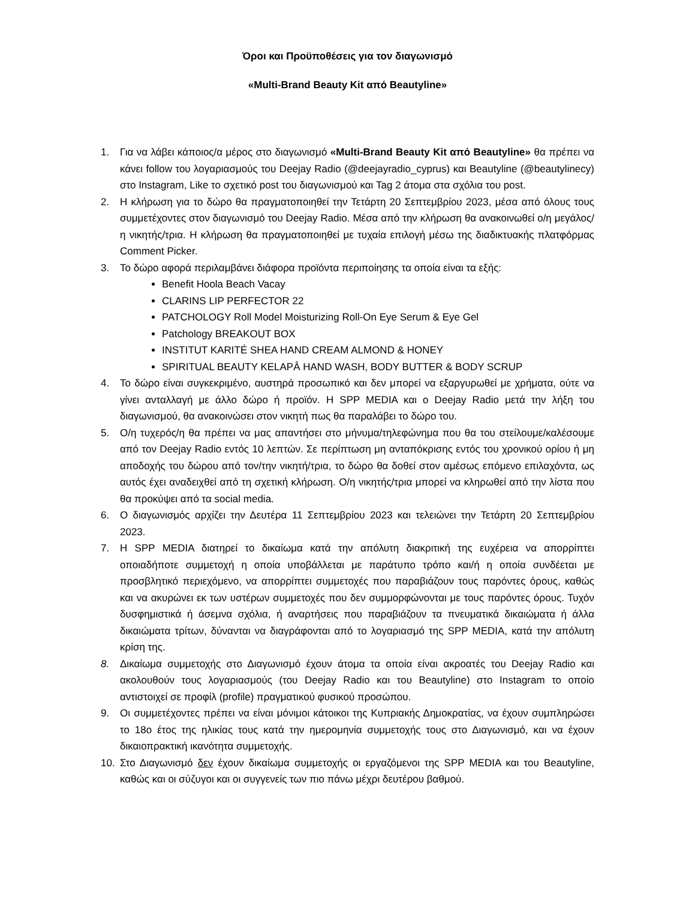Όροι και Προϋποθέσεις για τον διαγωνισμό
«Multi-Brand Beauty Kit από Beautyline»
1. Για να λάβει κάποιος/α μέρος στο διαγωνισμό «Multi-Brand Beauty Kit από Beautyline» θα πρέπει να κάνει follow του λογαριασμούς του Deejay Radio (@deejayradio_cyprus) και Beautyline (@beautylinecy) στο Instagram, Like το σχετικό post του διαγωνισμού και Tag 2 άτομα στα σχόλια του post.
2. Η κλήρωση για το δώρο θα πραγματοποιηθεί την Τετάρτη 20 Σεπτεμβρίου 2023, μέσα από όλους τους συμμετέχοντες στον διαγωνισμό του Deejay Radio. Μέσα από την κλήρωση θα ανακοινωθεί ο/η μεγάλος/η νικητής/τρια. Η κλήρωση θα πραγματοποιηθεί με τυχαία επιλογή μέσω της διαδικτυακής πλατφόρμας Comment Picker.
3. Το δώρο αφορά περιλαμβάνει διάφορα προϊόντα περιποίησης τα οποία είναι τα εξής:
Benefit Hoola Beach Vacay
CLARINS LIP PERFECTOR 22
PATCHOLOGY Roll Model Moisturizing Roll-On Eye Serum & Eye Gel
Patchology BREAKOUT BOX
INSTITUT KARITÉ SHEA HAND CREAM ALMOND & HONEY
SPIRITUAL BEAUTY KELAPÂ HAND WASH, BODY BUTTER & BODY SCRUP
4. Το δώρο είναι συγκεκριμένο, αυστηρά προσωπικό και δεν μπορεί να εξαργυρωθεί με χρήματα, ούτε να γίνει ανταλλαγή με άλλο δώρο ή προϊόν. Η SPP MEDIA και ο Deejay Radio μετά την λήξη του διαγωνισμού, θα ανακοινώσει στον νικητή πως θα παραλάβει το δώρο του.
5. Ο/η τυχερός/η θα πρέπει να μας απαντήσει στο μήνυμα/τηλεφώνημα που θα του στείλουμε/καλέσουμε από τον Deejay Radio εντός 10 λεπτών. Σε περίπτωση μη ανταπόκρισης εντός του χρονικού ορίου ή μη αποδοχής του δώρου από τον/την νικητή/τρια, το δώρο θα δοθεί στον αμέσως επόμενο επιλαχόντα, ως αυτός έχει αναδειχθεί από τη σχετική κλήρωση. Ο/η νικητής/τρια μπορεί να κληρωθεί από την λίστα που θα προκύψει από τα social media.
6. Ο διαγωνισμός αρχίζει την Δευτέρα 11 Σεπτεμβρίου 2023 και τελειώνει την Τετάρτη 20 Σεπτεμβρίου 2023.
7. Η SPP MEDIA διατηρεί το δικαίωμα κατά την απόλυτη διακριτική της ευχέρεια να απορρίπτει οποιαδήποτε συμμετοχή η οποία υποβάλλεται με παράτυπο τρόπο και/ή η οποία συνδέεται με προσβλητικό περιεχόμενο, να απορρίπτει συμμετοχές που παραβιάζουν τους παρόντες όρους, καθώς και να ακυρώνει εκ των υστέρων συμμετοχές που δεν συμμορφώνονται με τους παρόντες όρους. Τυχόν δυσφημιστικά ή άσεμνα σχόλια, ή αναρτήσεις που παραβιάζουν τα πνευματικά δικαιώματα ή άλλα δικαιώματα τρίτων, δύνανται να διαγράφονται από το λογαριασμό της SPP MEDIA, κατά την απόλυτη κρίση της.
8. Δικαίωμα συμμετοχής στο Διαγωνισμό έχουν άτομα τα οποία είναι ακροατές του Deejay Radio και ακολουθούν τους λογαριασμούς (του Deejay Radio και του Beautyline) στο Instagram το οποίο αντιστοιχεί σε προφίλ (profile) πραγματικού φυσικού προσώπου.
9. Οι συμμετέχοντες πρέπει να είναι μόνιμοι κάτοικοι της Κυπριακής Δημοκρατίας, να έχουν συμπληρώσει το 18ο έτος της ηλικίας τους κατά την ημερομηνία συμμετοχής τους στο Διαγωνισμό, και να έχουν δικαιοπρακτική ικανότητα συμμετοχής.
10. Στο Διαγωνισμό δεν έχουν δικαίωμα συμμετοχής οι εργαζόμενοι της SPP MEDIA και του Beautyline, καθώς και οι σύζυγοι και οι συγγενείς των πιο πάνω μέχρι δευτέρου βαθμού.